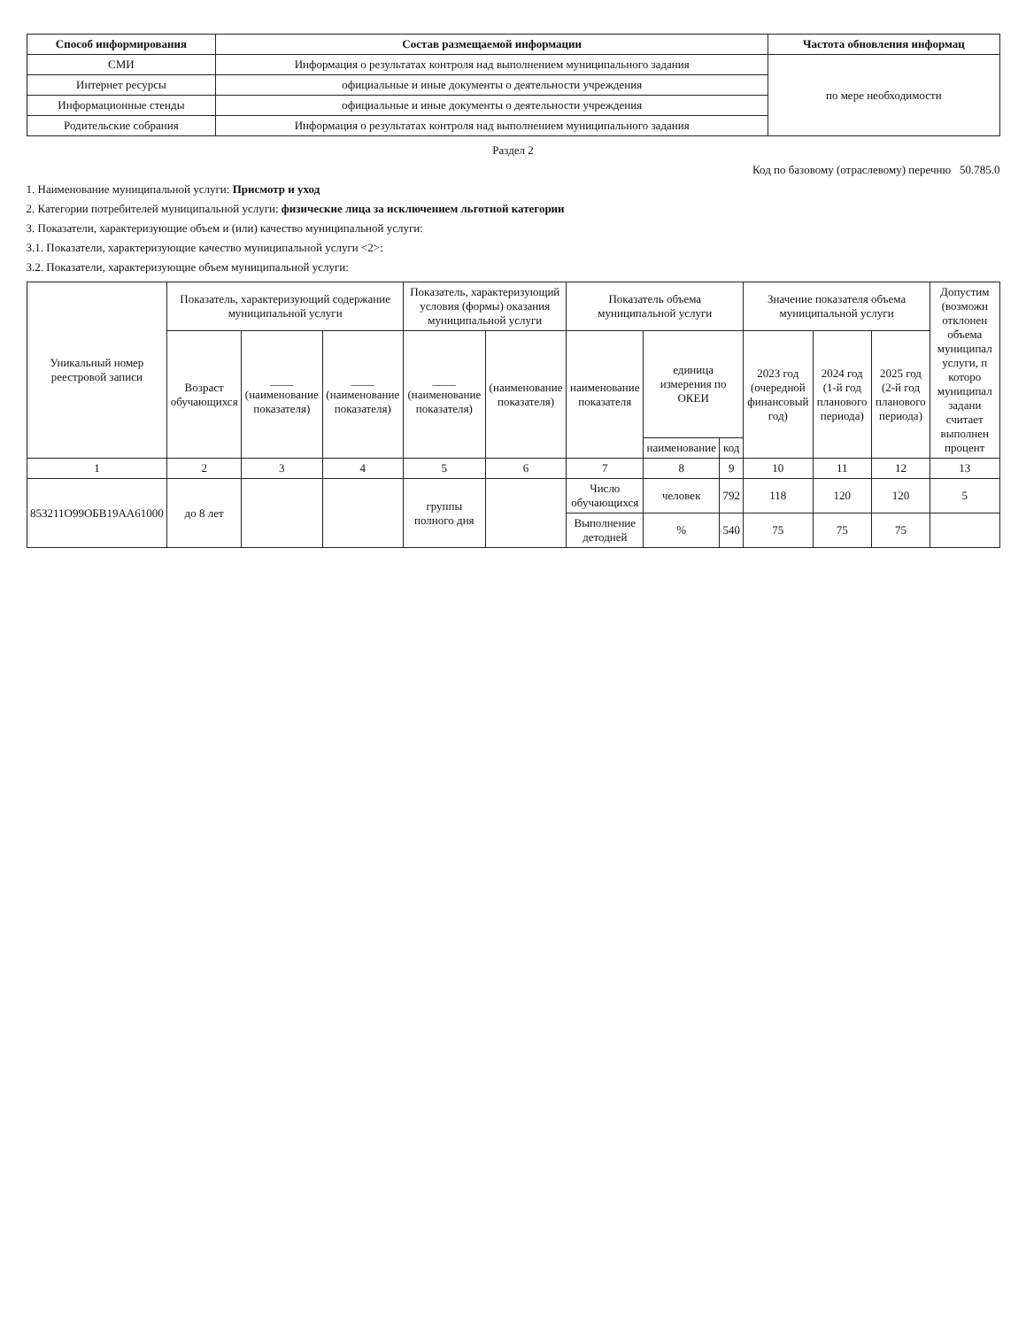| Способ информирования | Состав размещаемой информации | Частота обновления информац |
| --- | --- | --- |
| СМИ | Информация о результатах контроля над выполнением муниципального задания | по мере необходимости |
| Интернет ресурсы | официальные и иные документы о деятельности учреждения | |
| Информационные стенды | официальные и иные документы о деятельности учреждения | |
| Родительские собрания | Информация о результатах контроля над выполнением муниципального задания | |
Раздел 2
Код по базовому (отраслевому) перечню 50.785.0
1. Наименование муниципальной услуги: Присмотр и уход
2. Категории потребителей муниципальной услуги: физические лица за исключением льготной категории
3. Показатели, характеризующие объем и (или) качество муниципальной услуги:
3.1. Показатели, характеризующие качество муниципальной услуги <2>:
3.2. Показатели, характеризующие объем муниципальной услуги:
| Уникальный номер реестровой записи | Показатель, характеризующий содержание муниципальной услуги | | | Показатель, характеризующий условия (формы) оказания муниципальной услуги | | Показатель объема муниципальной услуги | | | Значение показателя объема муниципальной услуги | | | Допустим (возможн отклонен объема муниципал услуги, п которо муниципал задани считает выполнен процент |
| --- | --- | --- | --- | --- | --- | --- | --- | --- | --- | --- | --- | --- |
| | Возраст обучающихся | ____ (наименование показателя) | ____ (наименование показателя) | ____ (наименование показателя) | (наименование показателя) | наименование показателя | единица измерения по ОКЕИ | | 2023 год (очередной финансовый год) | 2024 год (1-й год планового периода) | 2025 год (2-й год планового периода) | |
| | | | | | | | наименование | код | | | | |
| 1 | 2 | 3 | 4 | 5 | 6 | 7 | 8 | 9 | 10 | 11 | 12 | 13 |
| 853211О99ОБВ19АА61000 | до 8 лет | | | группы полного дня | | Число обучающихся | человек | 792 | 118 | 120 | 120 | 5 |
| | | | | | | Выполнение детодней | % | 540 | 75 | 75 | 75 | |